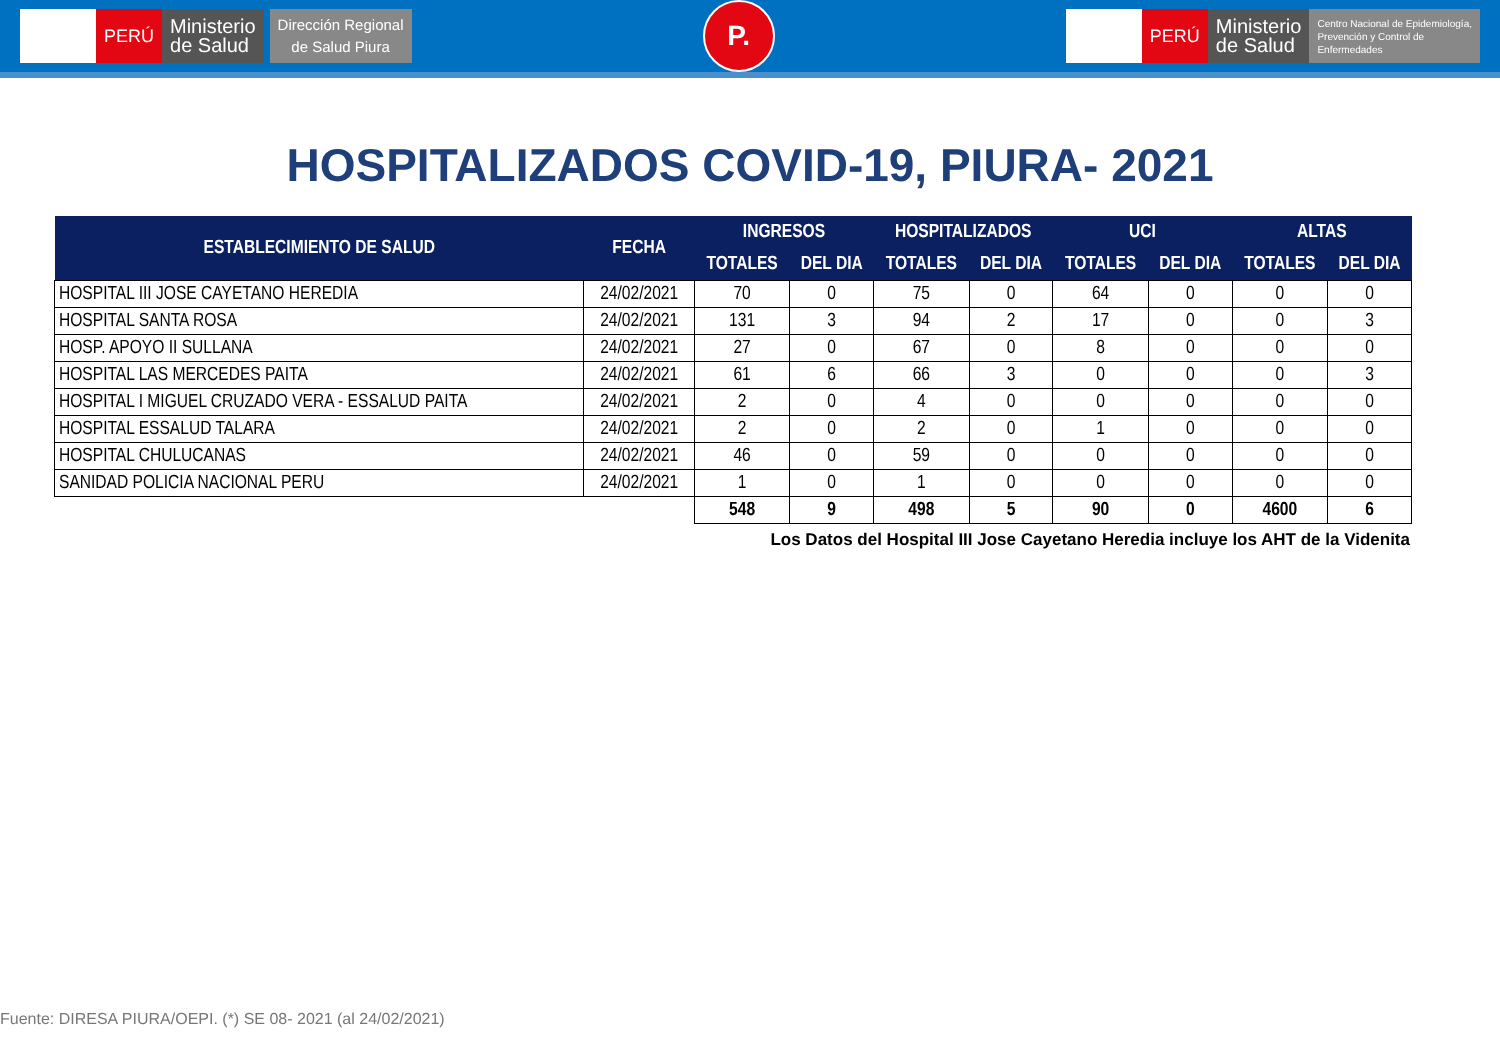PERÚ
Ministerio
de Salud
Dirección Regional
de Salud Piura
P.
PERÚ
Ministerio
de Salud
Centro Nacional de Epidemiología,
Prevención y Control de
Enfermedades
HOSPITALIZADOS COVID-19, PIURA- 2021
| ESTABLECIMIENTO DE SALUD | FECHA | INGRESOS | | HOSPITALIZADOS | | UCI | | ALTAS | |
| --- | --- | --- | --- | --- | --- | --- | --- | --- | --- |
| | | TOTALES | DEL DIA | TOTALES | DEL DIA | TOTALES | DEL DIA | TOTALES | DEL DIA |
| HOSPITAL III JOSE CAYETANO HEREDIA | 24/02/2021 | 70 | 0 | 75 | 0 | 64 | 0 | 0 | 0 |
| HOSPITAL SANTA ROSA | 24/02/2021 | 131 | 3 | 94 | 2 | 17 | 0 | 0 | 3 |
| HOSP. APOYO II SULLANA | 24/02/2021 | 27 | 0 | 67 | 0 | 8 | 0 | 0 | 0 |
| HOSPITAL LAS MERCEDES PAITA | 24/02/2021 | 61 | 6 | 66 | 3 | 0 | 0 | 0 | 3 |
| HOSPITAL I MIGUEL CRUZADO VERA - ESSALUD PAITA | 24/02/2021 | 2 | 0 | 4 | 0 | 0 | 0 | 0 | 0 |
| HOSPITAL ESSALUD TALARA | 24/02/2021 | 2 | 0 | 2 | 0 | 1 | 0 | 0 | 0 |
| HOSPITAL CHULUCANAS | 24/02/2021 | 46 | 0 | 59 | 0 | 0 | 0 | 0 | 0 |
| SANIDAD POLICIA NACIONAL PERU | 24/02/2021 | 1 | 0 | 1 | 0 | 0 | 0 | 0 | 0 |
| | | 548 | 9 | 498 | 5 | 90 | 0 | 4600 | 6 |
Los Datos del Hospital III Jose Cayetano Heredia incluye los AHT de la Videnita
Fuente: DIRESA PIURA/OEPI. (*) SE 08- 2021 (al 24/02/2021)